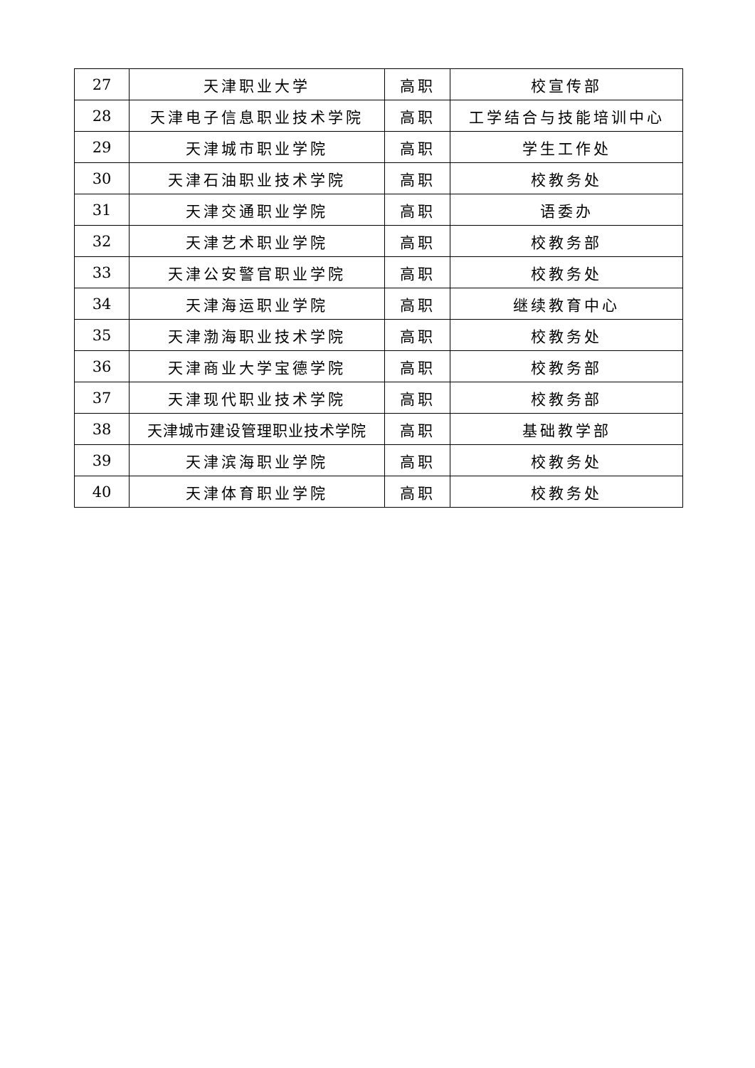| 27 | 天津职业大学 | 高职 | 校宣传部 |
| 28 | 天津电子信息职业技术学院 | 高职 | 工学结合与技能培训中心 |
| 29 | 天津城市职业学院 | 高职 | 学生工作处 |
| 30 | 天津石油职业技术学院 | 高职 | 校教务处 |
| 31 | 天津交通职业学院 | 高职 | 语委办 |
| 32 | 天津艺术职业学院 | 高职 | 校教务部 |
| 33 | 天津公安警官职业学院 | 高职 | 校教务处 |
| 34 | 天津海运职业学院 | 高职 | 继续教育中心 |
| 35 | 天津渤海职业技术学院 | 高职 | 校教务处 |
| 36 | 天津商业大学宝德学院 | 高职 | 校教务部 |
| 37 | 天津现代职业技术学院 | 高职 | 校教务部 |
| 38 | 天津城市建设管理职业技术学院 | 高职 | 基础教学部 |
| 39 | 天津滨海职业学院 | 高职 | 校教务处 |
| 40 | 天津体育职业学院 | 高职 | 校教务处 |